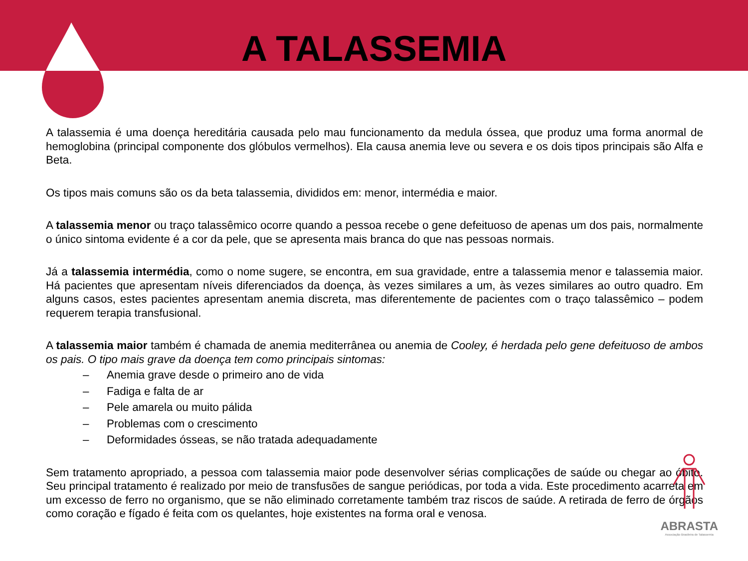A TALASSEMIA
A talassemia é uma doença hereditária causada pelo mau funcionamento da medula óssea, que produz uma forma anormal de hemoglobina (principal componente dos glóbulos vermelhos). Ela causa anemia leve ou severa e os dois tipos principais são Alfa e Beta.
Os tipos mais comuns são os da beta talassemia, divididos em: menor, intermédia e maior.
A talassemia menor ou traço talassêmico ocorre quando a pessoa recebe o gene defeituoso de apenas um dos pais, normalmente o único sintoma evidente é a cor da pele, que se apresenta mais branca do que nas pessoas normais.
Já a talassemia intermédia, como o nome sugere, se encontra, em sua gravidade, entre a talassemia menor e talassemia maior. Há pacientes que apresentam níveis diferenciados da doença, às vezes similares a um, às vezes similares ao outro quadro. Em alguns casos, estes pacientes apresentam anemia discreta, mas diferentemente de pacientes com o traço talassêmico – podem requerem terapia transfusional.
A talassemia maior também é chamada de anemia mediterrânea ou anemia de Cooley, é herdada pelo gene defeituoso de ambos os pais. O tipo mais grave da doença tem como principais sintomas:
– Anemia grave desde o primeiro ano de vida
– Fadiga e falta de ar
– Pele amarela ou muito pálida
– Problemas com o crescimento
– Deformidades ósseas, se não tratada adequadamente
Sem tratamento apropriado, a pessoa com talassemia maior pode desenvolver sérias complicações de saúde ou chegar ao óbito. Seu principal tratamento é realizado por meio de transfusões de sangue periódicas, por toda a vida. Este procedimento acarreta em um excesso de ferro no organismo, que se não eliminado corretamente também traz riscos de saúde. A retirada de ferro de órgãos como coração e fígado é feita com os quelantes, hoje existentes na forma oral e venosa.
ABRASTA
Associação Brasileira de Talassemia